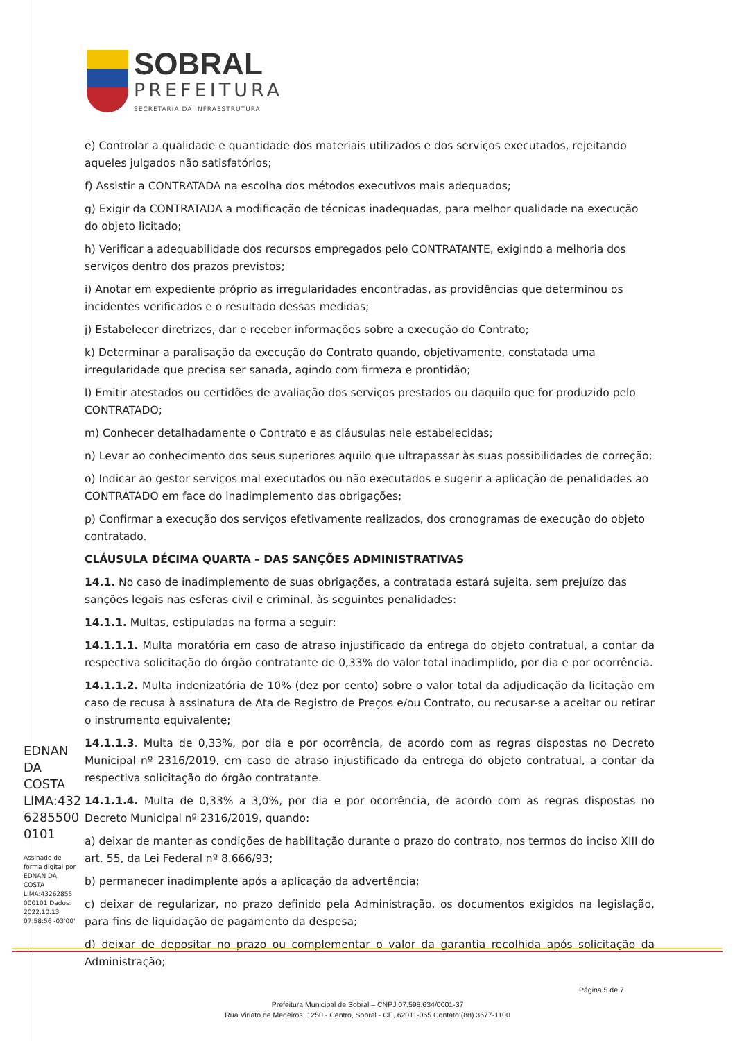SOBRAL
PREFEITURA
SECRETARIA DA INFRAESTRUTURA
e) Controlar a qualidade e quantidade dos materiais utilizados e dos serviços executados, rejeitando aqueles julgados não satisfatórios;
f) Assistir a CONTRATADA na escolha dos métodos executivos mais adequados;
g) Exigir da CONTRATADA a modificação de técnicas inadequadas, para melhor qualidade na execução do objeto licitado;
h) Verificar a adequabilidade dos recursos empregados pelo CONTRATANTE, exigindo a melhoria dos serviços dentro dos prazos previstos;
i) Anotar em expediente próprio as irregularidades encontradas, as providências que determinou os incidentes verificados e o resultado dessas medidas;
j) Estabelecer diretrizes, dar e receber informações sobre a execução do Contrato;
k) Determinar a paralisação da execução do Contrato quando, objetivamente, constatada uma irregularidade que precisa ser sanada, agindo com firmeza e prontidão;
l) Emitir atestados ou certidões de avaliação dos serviços prestados ou daquilo que for produzido pelo CONTRATADO;
m) Conhecer detalhadamente o Contrato e as cláusulas nele estabelecidas;
n) Levar ao conhecimento dos seus superiores aquilo que ultrapassar às suas possibilidades de correção;
o) Indicar ao gestor serviços mal executados ou não executados e sugerir a aplicação de penalidades ao CONTRATADO em face do inadimplemento das obrigações;
p) Confirmar a execução dos serviços efetivamente realizados, dos cronogramas de execução do objeto contratado.
CLÁUSULA DÉCIMA QUARTA – DAS SANÇÕES ADMINISTRATIVAS
14.1. No caso de inadimplemento de suas obrigações, a contratada estará sujeita, sem prejuízo das sanções legais nas esferas civil e criminal, às seguintes penalidades:
14.1.1. Multas, estipuladas na forma a seguir:
14.1.1.1. Multa moratória em caso de atraso injustificado da entrega do objeto contratual, a contar da respectiva solicitação do órgão contratante de 0,33% do valor total inadimplido, por dia e por ocorrência.
14.1.1.2. Multa indenizatória de 10% (dez por cento) sobre o valor total da adjudicação da licitação em caso de recusa à assinatura de Ata de Registro de Preços e/ou Contrato, ou recusar-se a aceitar ou retirar o instrumento equivalente;
14.1.1.3. Multa de 0,33%, por dia e por ocorrência, de acordo com as regras dispostas no Decreto Municipal nº 2316/2019, em caso de atraso injustificado da entrega do objeto contratual, a contar da respectiva solicitação do órgão contratante.
14.1.1.4. Multa de 0,33% a 3,0%, por dia e por ocorrência, de acordo com as regras dispostas no Decreto Municipal nº 2316/2019, quando:
a) deixar de manter as condições de habilitação durante o prazo do contrato, nos termos do inciso XIII do art. 55, da Lei Federal nº 8.666/93;
b) permanecer inadimplente após a aplicação da advertência;
c) deixar de regularizar, no prazo definido pela Administração, os documentos exigidos na legislação, para fins de liquidação de pagamento da despesa;
d) deixar de depositar no prazo ou complementar o valor da garantia recolhida após solicitação da Administração;
EDNAN DA COSTA LIMA:432 6285500 0101
Assinado de forma digital por EDNAN DA COSTA LIMA:43262855 000101 Dados: 2022.10.13 07:58:56 -03'00'
Página 5 de 7
Prefeitura Municipal de Sobral – CNPJ 07.598.634/0001-37
Rua Viriato de Medeiros, 1250 - Centro, Sobral - CE, 62011-065 Contato:(88) 3677-1100